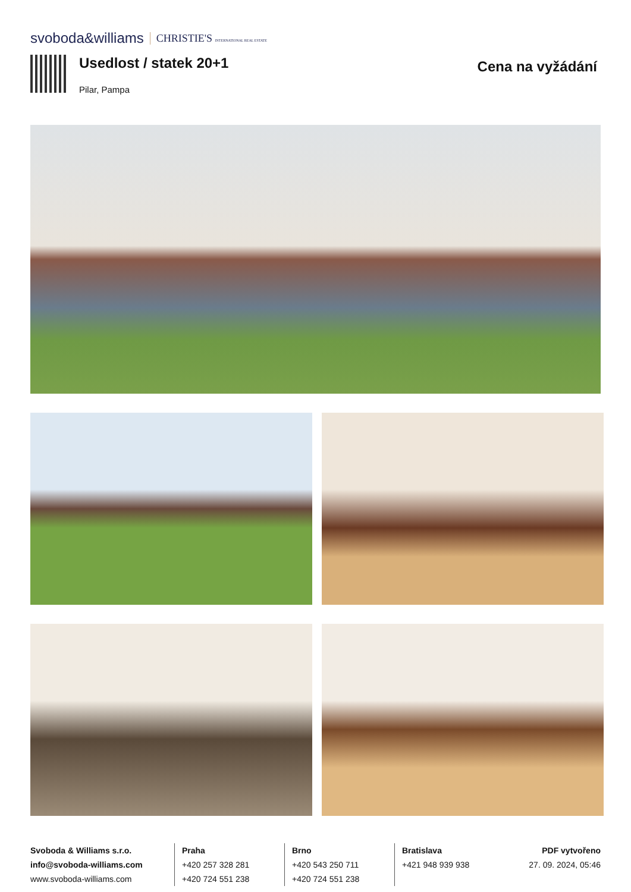svoboda&williams CHRISTIE'S INTERNATIONAL REAL ESTATE
Usedlost / statek 20+1
Pilar, Pampa
Cena na vyžádání
Svoboda & Williams s.r.o.
info@svoboda-williams.com
www.svoboda-williams.com
Praha
+420 257 328 281
+420 724 551 238
Brno
+420 543 250 711
+420 724 551 238
Bratislava
+421 948 939 938
PDF vytvořeno
27. 09. 2024, 05:46